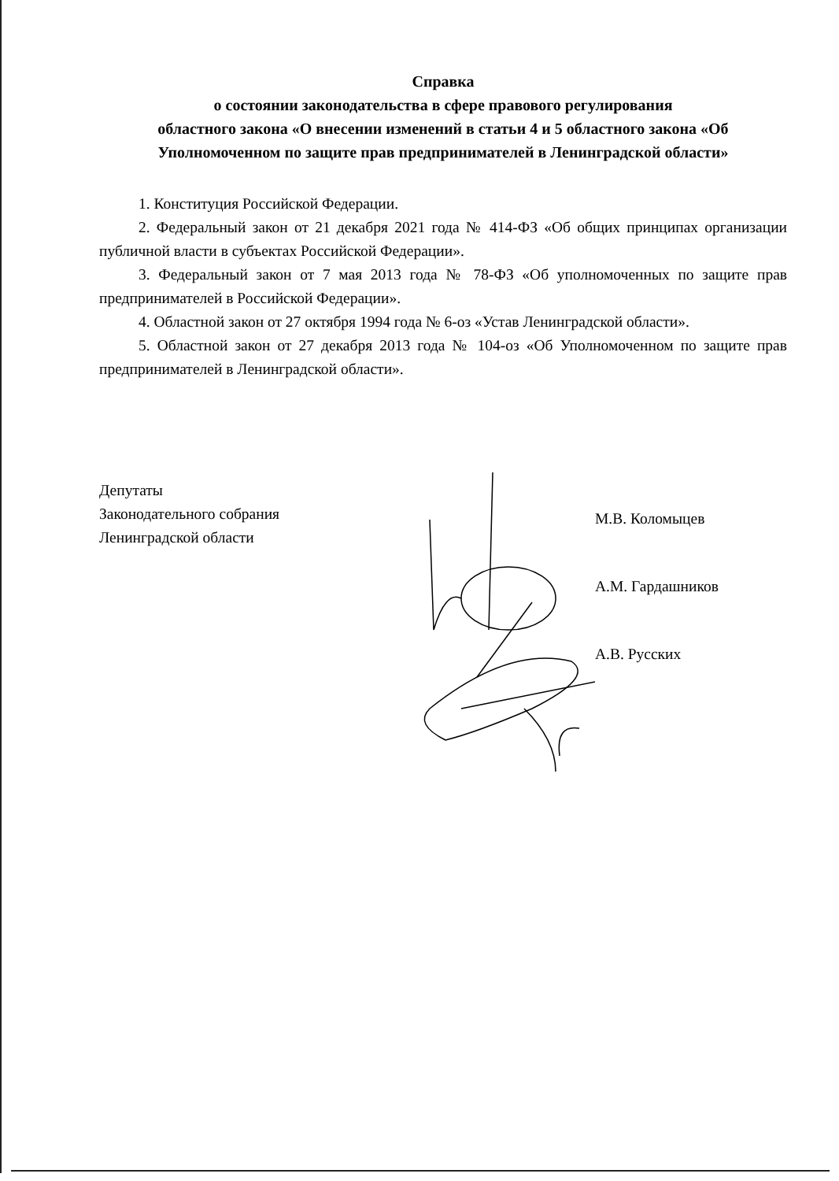Справка
о состоянии законодательства в сфере правового регулирования
областного закона «О внесении изменений в статьи 4 и 5 областного закона «Об Уполномоченном по защите прав предпринимателей в Ленинградской области»
1. Конституция Российской Федерации.
2. Федеральный закон от 21 декабря 2021 года № 414-ФЗ «Об общих принципах организации публичной власти в субъектах Российской Федерации».
3. Федеральный закон от 7 мая 2013 года № 78-ФЗ «Об уполномоченных по защите прав предпринимателей в Российской Федерации».
4. Областной закон от 27 октября 1994 года № 6-оз «Устав Ленинградской области».
5. Областной закон от 27 декабря 2013 года № 104-оз «Об Уполномоченном по защите прав предпринимателей в Ленинградской области».
Депутаты
Законодательного собрания
Ленинградской области
М.В. Коломыцев
А.М. Гардашников
А.В. Русских